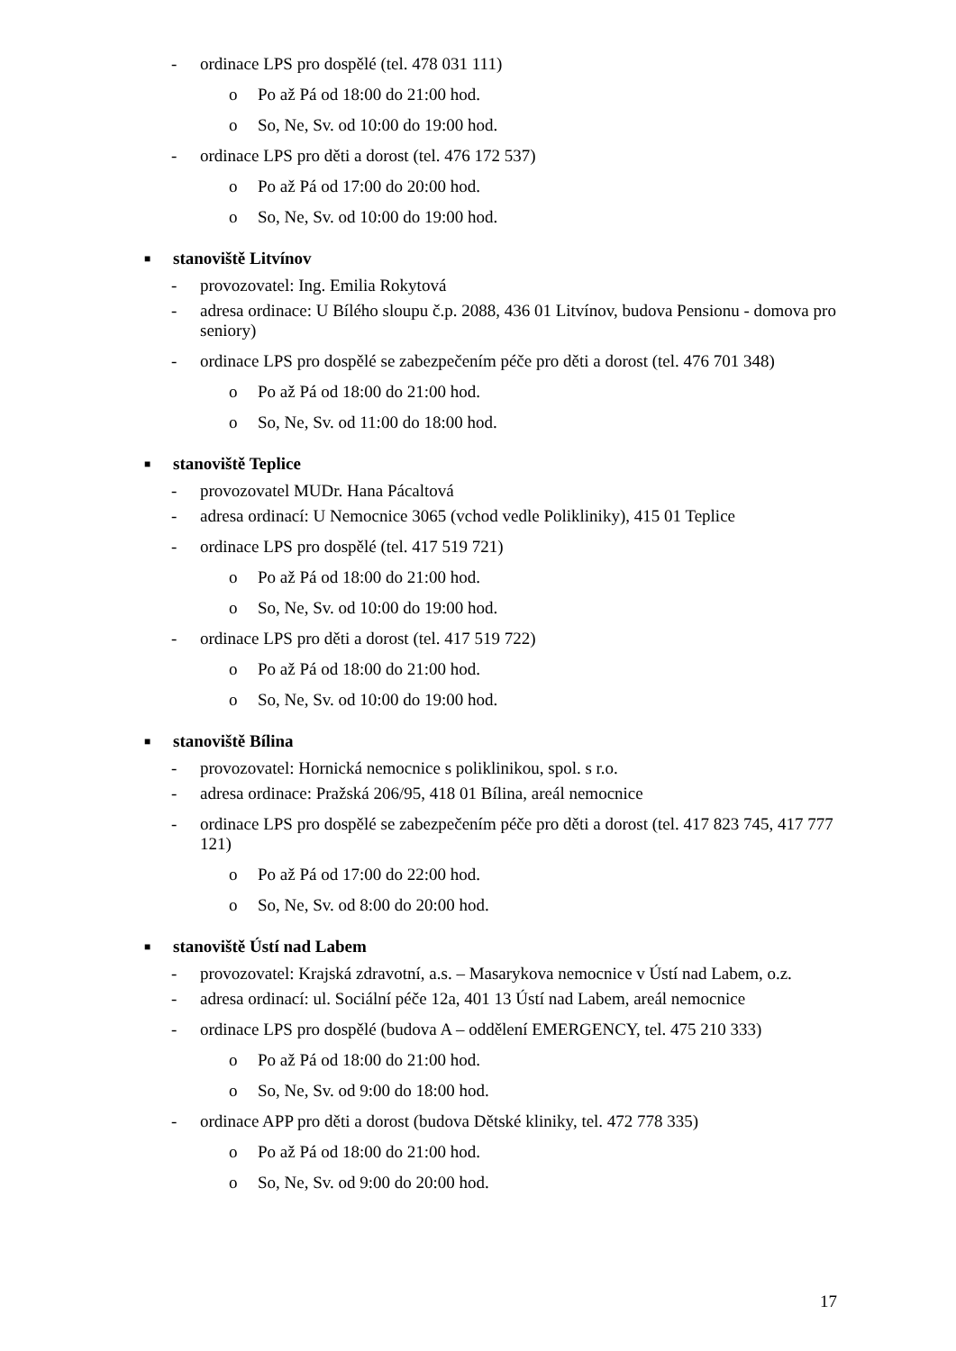- ordinace LPS pro dospělé (tel. 478 031 111)
o Po až Pá od 18:00 do 21:00 hod.
o So, Ne, Sv. od 10:00 do 19:00 hod.
- ordinace LPS pro děti a dorost (tel. 476 172 537)
o Po až Pá od 17:00 do 20:00 hod.
o So, Ne, Sv. od 10:00 do 19:00 hod.
■ stanoviště Litvínov
- provozovatel: Ing. Emilia Rokytová
- adresa ordinace: U Bílého sloupu č.p. 2088, 436 01 Litvínov, budova Pensionu - domova pro seniory)
- ordinace LPS pro dospělé se zabezpečením péče pro děti a dorost (tel. 476 701 348)
o Po až Pá od 18:00 do 21:00 hod.
o So, Ne, Sv. od 11:00 do 18:00 hod.
■ stanoviště Teplice
- provozovatel MUDr. Hana Pácaltová
- adresa ordinací: U Nemocnice 3065 (vchod vedle Polikliniky), 415 01 Teplice
- ordinace LPS pro dospělé (tel. 417 519 721)
o Po až Pá od 18:00 do 21:00 hod.
o So, Ne, Sv. od 10:00 do 19:00 hod.
- ordinace LPS pro děti a dorost (tel. 417 519 722)
o Po až Pá od 18:00 do 21:00 hod.
o So, Ne, Sv. od 10:00 do 19:00 hod.
■ stanoviště Bílina
- provozovatel: Hornická nemocnice s poliklinikou, spol. s r.o.
- adresa ordinace: Pražská 206/95, 418 01 Bílina, areál nemocnice
- ordinace LPS pro dospělé se zabezpečením péče pro děti a dorost (tel. 417 823 745, 417 777 121)
o Po až Pá od 17:00 do 22:00 hod.
o So, Ne, Sv. od 8:00 do 20:00 hod.
■ stanoviště Ústí nad Labem
- provozovatel: Krajská zdravotní, a.s. – Masarykova nemocnice v Ústí nad Labem, o.z.
- adresa ordinací: ul. Sociální péče 12a, 401 13 Ústí nad Labem, areál nemocnice
- ordinace LPS pro dospělé (budova A – oddělení EMERGENCY, tel. 475 210 333)
o Po až Pá od 18:00 do 21:00 hod.
o So, Ne, Sv. od 9:00 do 18:00 hod.
- ordinace APP pro děti a dorost (budova Dětské kliniky, tel. 472 778 335)
o Po až Pá od 18:00 do 21:00 hod.
o So, Ne, Sv. od 9:00 do 20:00 hod.
17